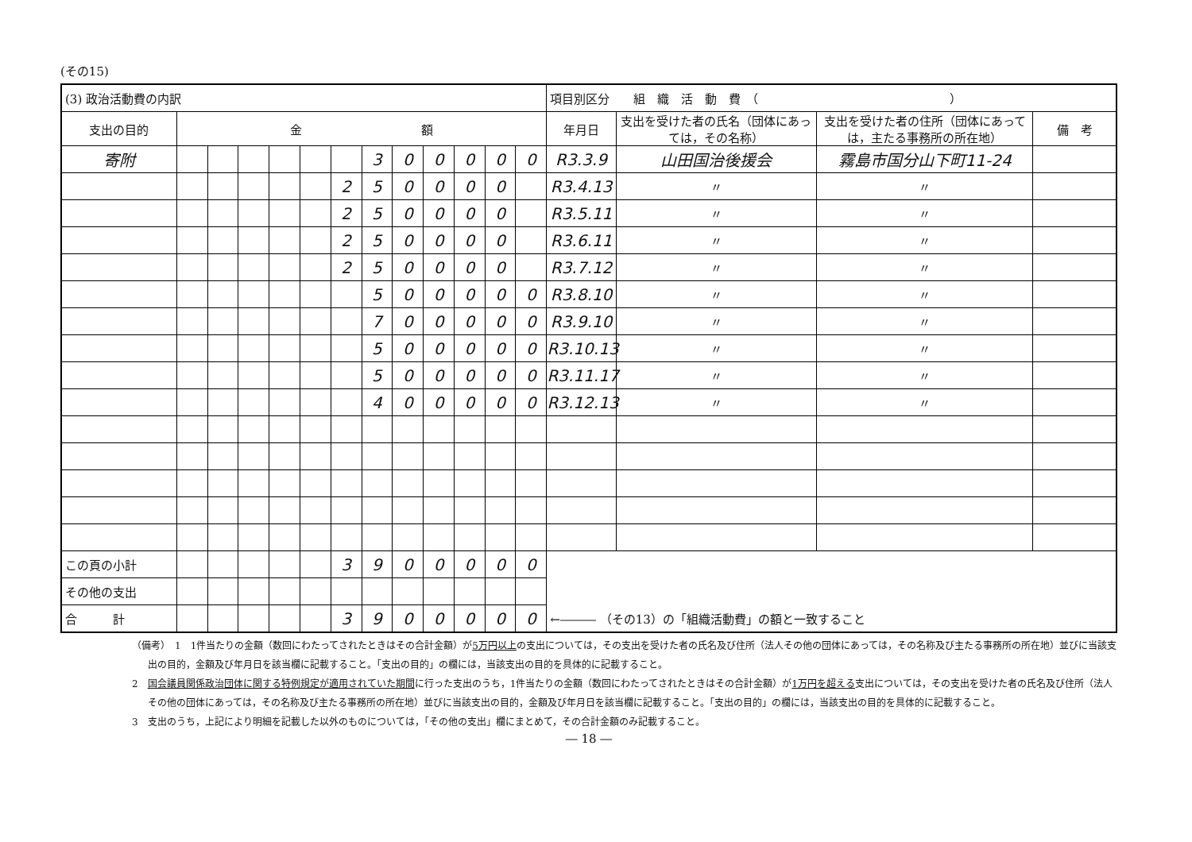(その15)
| (3) 政治活動費の内訳 | | | | | | | | | | | | | 項目別区分 組 織 活 動 費 （ ） | | | |
| 支出の目的 | 金 額 | | | | | | | | | | | | 年月日 | 支出を受けた者の氏名（団体にあっては，その名称） | 支出を受けた者の住所（団体にあっては，主たる事務所の所在地） | 備 考 |
| 寄附 | | | | | | | 3 | 0 | 0 | 0 | 0 | 0 | R3.3.9 | 山田国治後援会 | 霧島市国分山下町11-24 | |
| | | | | | | 2 | 5 | 0 | 0 | 0 | 0 | | R3.4.13 | 〃 | 〃 | |
| | | | | | | 2 | 5 | 0 | 0 | 0 | 0 | | R3.5.11 | 〃 | 〃 | |
| | | | | | | 2 | 5 | 0 | 0 | 0 | 0 | | R3.6.11 | 〃 | 〃 | |
| | | | | | | 2 | 5 | 0 | 0 | 0 | 0 | | R3.7.12 | 〃 | 〃 | |
| | | | | | | | 5 | 0 | 0 | 0 | 0 | 0 | R3.8.10 | 〃 | 〃 | |
| | | | | | | | 7 | 0 | 0 | 0 | 0 | 0 | R3.9.10 | 〃 | 〃 | |
| | | | | | | | 5 | 0 | 0 | 0 | 0 | 0 | R3.10.13 | 〃 | 〃 | |
| | | | | | | | 5 | 0 | 0 | 0 | 0 | 0 | R3.11.17 | 〃 | 〃 | |
| | | | | | | | 4 | 0 | 0 | 0 | 0 | 0 | R3.12.13 | 〃 | 〃 | |
| この頁の小計 | | | | | | 3 | 9 | 0 | 0 | 0 | 0 | 0 | | | | |
| その他の支出 | | | | | | | | | | | | | | | | |
| 合 計 | | | | | | 3 | 9 | 0 | 0 | 0 | 0 | 0 | ←――― （その13）の「組織活動費」の額と一致すること | | | |
（備考）　1　1件当たりの金額（数回にわたってされたときはその合計金額）が5万円以上の支出については，その支出を受けた者の氏名及び住所（法人その他の団体にあっては，その名称及び主たる事務所の所在地）並びに当該支出の目的，金額及び年月日を該当欄に記載すること。「支出の目的」の欄には，当該支出の目的を具体的に記載すること。
2　国会議員関係政治団体に関する特例規定が適用されていた期間に行った支出のうち，1件当たりの金額（数回にわたってされたときはその合計金額）が1万円を超える支出については，その支出を受けた者の氏名及び住所（法人その他の団体にあっては，その名称及び主たる事務所の所在地）並びに当該支出の目的，金額及び年月日を該当欄に記載すること。「支出の目的」の欄には，当該支出の目的を具体的に記載すること。
3　支出のうち，上記により明細を記載した以外のものについては，「その他の支出」欄にまとめて，その合計金額のみ記載すること。
― 18 ―